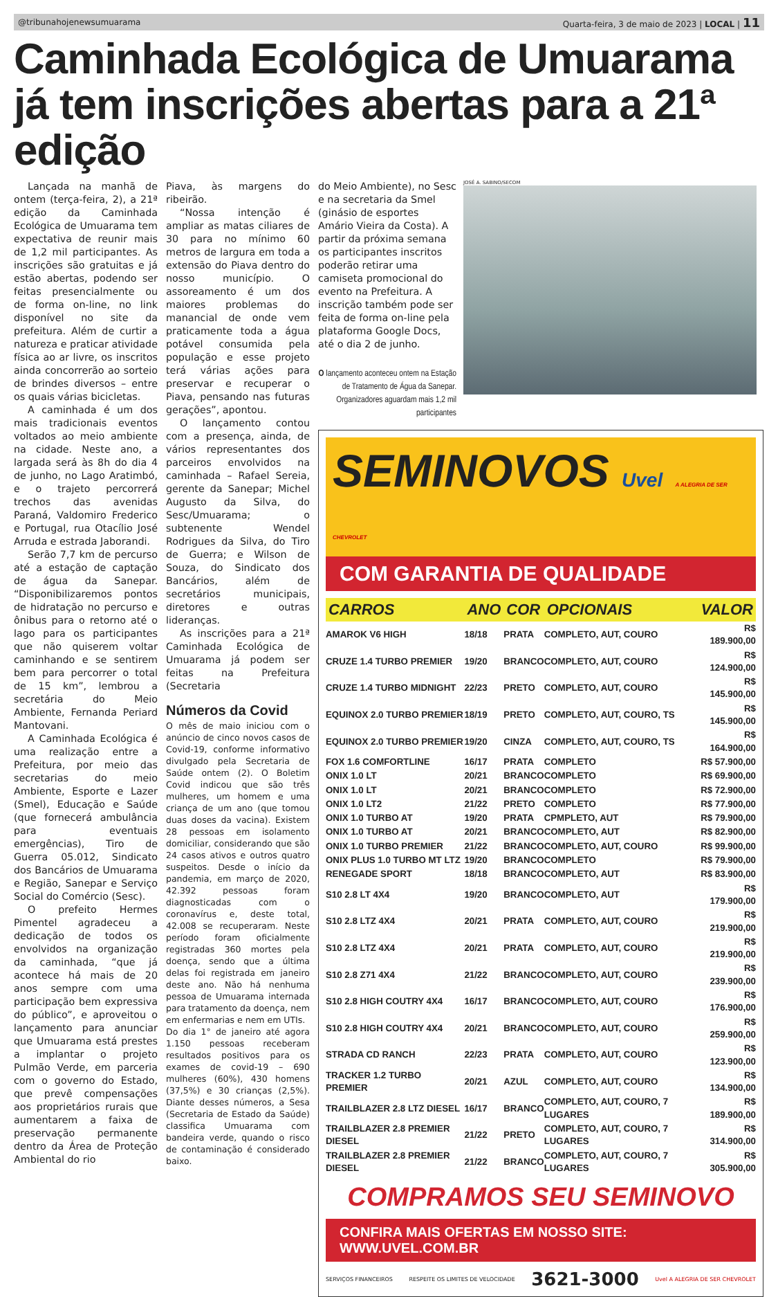@tribunahojenewsumuarama Quarta-feira, 3 de maio de 2023 | LOCAL | 11
Caminhada Ecológica de Umuarama já tem inscrições abertas para a 21ª edição
Lançada na manhã de ontem (terça-feira, 2), a 21ª edição da Caminhada Ecológica de Umuarama tem expectativa de reunir mais de 1,2 mil participantes. As inscrições são gratuitas e já estão abertas, podendo ser feitas presencialmente ou de forma on-line, no link disponível no site da prefeitura. Além de curtir a natureza e praticar atividade física ao ar livre, os inscritos ainda concorrerão ao sorteio de brindes diversos – entre os quais várias bicicletas.
A caminhada é um dos mais tradicionais eventos voltados ao meio ambiente na cidade. Neste ano, a largada será às 8h do dia 4 de junho, no Lago Aratimbó, e o trajeto percorrerá trechos das avenidas Paraná, Valdomiro Frederico e Portugal, rua Otacílio José Arruda e estrada Jaborandi.
Serão 7,7 km de percurso até a estação de captação de água da Sanepar. “Disponibilizaremos pontos de hidratação no percurso e ônibus para o retorno até o lago para os participantes que não quiserem voltar caminhando e se sentirem bem para percorrer o total de 15 km”, lembrou a secretária do Meio Ambiente, Fernanda Periard Mantovani.
A Caminhada Ecológica é uma realização entre a Prefeitura, por meio das secretarias do meio Ambiente, Esporte e Lazer (Smel), Educação e Saúde (que fornecerá ambulância para eventuais emergências), Tiro de Guerra 05.012, Sindicato dos Bancários de Umuarama e Região, Sanepar e Serviço Social do Comércio (Sesc).
O prefeito Hermes Pimentel agradeceu a dedicação de todos os envolvidos na organização da caminhada, “que já acontece há mais de 20 anos sempre com uma participação bem expressiva do público”, e aproveitou o lançamento para anunciar que Umuarama está prestes a implantar o projeto Pulmão Verde, em parceria com o governo do Estado, que prevê compensações aos proprietários rurais que aumentarem a faixa de preservação permanente dentro da Área de Proteção Ambiental do rio
Piava, às margens do ribeirão.
“Nossa intenção é ampliar as matas ciliares de 30 para no mínimo 60 metros de largura em toda a extensão do Piava dentro do nosso município. O assoreamento é um dos maiores problemas do manancial de onde vem praticamente toda a água potável consumida pela população e esse projeto terá várias ações para preservar e recuperar o Piava, pensando nas futuras gerações”, apontou.
O lançamento contou com a presença, ainda, de vários representantes dos parceiros envolvidos na caminhada – Rafael Sereia, gerente da Sanepar; Michel Augusto da Silva, do Sesc/Umuarama; o subtenente Wendel Rodrigues da Silva, do Tiro de Guerra; e Wilson de Souza, do Sindicato dos Bancários, além de secretários municipais, diretores e outras lideranças.
As inscrições para a 21ª Caminhada Ecológica de Umuarama já podem ser feitas na Prefeitura (Secretaria
Números da Covid
O mês de maio iniciou com o anúncio de cinco novos casos de Covid-19, conforme informativo divulgado pela Secretaria de Saúde ontem (2). O Boletim Covid indicou que são três mulheres, um homem e uma criança de um ano (que tomou duas doses da vacina). Existem 28 pessoas em isolamento domiciliar, considerando que são 24 casos ativos e outros quatro suspeitos. Desde o início da pandemia, em março de 2020, 42.392 pessoas foram diagnosticadas com o coronavírus e, deste total, 42.008 se recuperaram. Neste período foram oficialmente registradas 360 mortes pela doença, sendo que a última delas foi registrada em janeiro deste ano. Não há nenhuma pessoa de Umuarama internada para tratamento da doença, nem em enfermarias e nem em UTIs.
Do dia 1° de janeiro até agora 1.150 pessoas receberam resultados positivos para os exames de covid-19 – 690 mulheres (60%), 430 homens (37,5%) e 30 crianças (2,5%). Diante desses números, a Sesa (Secretaria de Estado da Saúde) classifica Umuarama com bandeira verde, quando o risco de contaminação é considerado baixo.
do Meio Ambiente), no Sesc e na secretaria da Smel (ginásio de esportes Amário Vieira da Costa). A partir da próxima semana os participantes inscritos poderão retirar uma camiseta promocional do evento na Prefeitura. A inscrição também pode ser feita de forma on-line pela plataforma Google Docs, até o dia 2 de junho.
O lançamento aconteceu ontem na Estação de Tratamento de Água da Sanepar. Organizadores aguardam mais 1,2 mil participantes
JOSÉ A. SABINO/SECOM
SEMINOVOS Uvel A ALEGRIA DE SER CHEVROLET
COM GARANTIA DE QUALIDADE
| CARROS | ANO | COR | OPCIONAIS | VALOR |
| --- | --- | --- | --- | --- |
| AMAROK V6 HIGH | 18/18 | PRATA | COMPLETO, AUT, COURO | R$ 189.900,00 |
| CRUZE 1.4 TURBO PREMIER | 19/20 | BRANCO | COMPLETO, AUT, COURO | R$ 124.900,00 |
| CRUZE 1.4 TURBO MIDNIGHT | 22/23 | PRETO | COMPLETO, AUT, COURO | R$ 145.900,00 |
| EQUINOX 2.0 TURBO PREMIER | 18/19 | PRETO | COMPLETO, AUT, COURO, TS | R$ 145.900,00 |
| EQUINOX 2.0 TURBO PREMIER | 19/20 | CINZA | COMPLETO, AUT, COURO, TS | R$ 164.900,00 |
| FOX 1.6 COMFORTLINE | 16/17 | PRATA | COMPLETO | R$ 57.900,00 |
| ONIX 1.0 LT | 20/21 | BRANCO | COMPLETO | R$ 69.900,00 |
| ONIX 1.0 LT | 20/21 | BRANCO | COMPLETO | R$ 72.900,00 |
| ONIX 1.0 LT2 | 21/22 | PRETO | COMPLETO | R$ 77.900,00 |
| ONIX 1.0 TURBO AT | 19/20 | PRATA | CPMPLETO, AUT | R$ 79.900,00 |
| ONIX 1.0 TURBO AT | 20/21 | BRANCO | COMPLETO, AUT | R$ 82.900,00 |
| ONIX 1.0 TURBO PREMIER | 21/22 | BRANCO | COMPLETO, AUT, COURO | R$ 99.900,00 |
| ONIX PLUS 1.0 TURBO MT LTZ | 19/20 | BRANCO | COMPLETO | R$ 79.900,00 |
| RENEGADE SPORT | 18/18 | BRANCO | COMPLETO, AUT | R$ 83.900,00 |
| S10 2.8 LT 4X4 | 19/20 | BRANCO | COMPLETO, AUT | R$ 179.900,00 |
| S10 2.8 LTZ 4X4 | 20/21 | PRATA | COMPLETO, AUT, COURO | R$ 219.900,00 |
| S10 2.8 LTZ 4X4 | 20/21 | PRATA | COMPLETO, AUT, COURO | R$ 219.900,00 |
| S10 2.8 Z71 4X4 | 21/22 | BRANCO | COMPLETO, AUT, COURO | R$ 239.900,00 |
| S10 2.8 HIGH COUTRY 4X4 | 16/17 | BRANCO | COMPLETO, AUT, COURO | R$ 176.900,00 |
| S10 2.8 HIGH COUTRY 4X4 | 20/21 | BRANCO | COMPLETO, AUT, COURO | R$ 259.900,00 |
| STRADA CD RANCH | 22/23 | PRATA | COMPLETO, AUT, COURO | R$ 123.900,00 |
| TRACKER 1.2 TURBO PREMIER | 20/21 | AZUL | COMPLETO, AUT, COURO | R$ 134.900,00 |
| TRAILBLAZER 2.8 LTZ DIESEL | 16/17 | BRANCO | COMPLETO, AUT, COURO, 7 LUGARES | R$ 189.900,00 |
| TRAILBLAZER 2.8 PREMIER DIESEL | 21/22 | PRETO | COMPLETO, AUT, COURO, 7 LUGARES | R$ 314.900,00 |
| TRAILBLAZER 2.8 PREMIER DIESEL | 21/22 | BRANCO | COMPLETO, AUT, COURO, 7 LUGARES | R$ 305.900,00 |
COMPRAMOS SEU SEMINOVO
CONFIRA MAIS OFERTAS EM NOSSO SITE:
WWW.UVEL.COM.BR
SERVIÇOS FINANCEIROS RESPEITE OS LIMITES DE VELOCIDADE 3621-3000 Uvel A ALEGRIA DE SER CHEVROLET